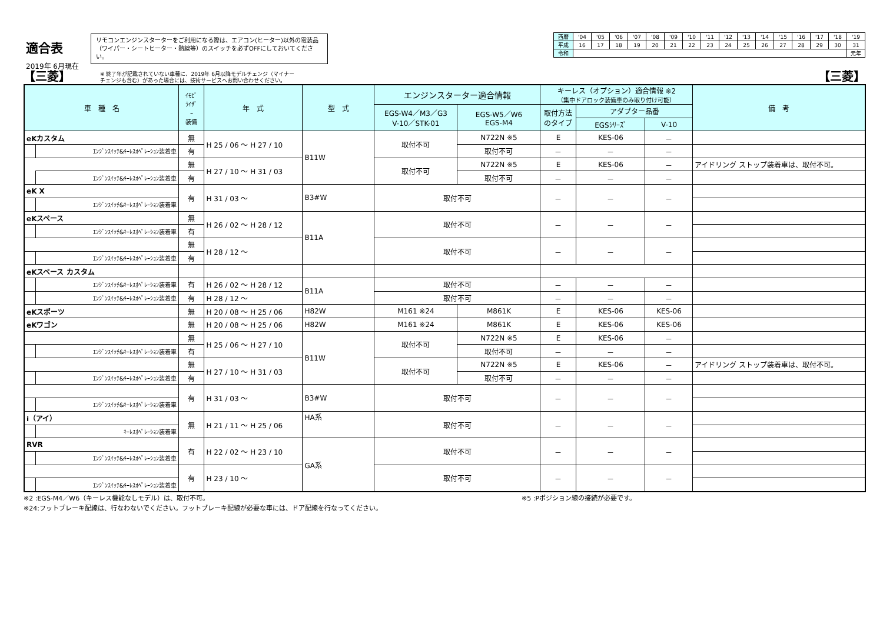適合表
2019年 6月現在
リモコンエンジンスターターをご利用になる際は、エアコン(ヒーター)以外の電装品
（ワイパー・シートヒーター・熱線等）のスイッチを必ずOFFにしておいてください。
| 西暦 | '04 | '05 | '06 | '07 | '08 | '09 | '10 | '11 | '12 | '13 | '14 | '15 | '16 | '17 | '18 | '19 |
| 平成 | 16 | 17 | 18 | 19 | 20 | 21 | 22 | 23 | 24 | 25 | 26 | 27 | 28 | 29 | 30 | 31 |
| 令和 | | | | | | | | | | | | | | | | 元年 |
【三菱】 ※ 終了年が記載されていない車種に、2019年 6月以降モデルチェンジ（マイナー
チェンジも含む）があった場合には、技術サービスへお問い合わせください。 【三菱】
| 車 種 名 | | ｲﾓﾋﾞ ﾗｲｻﾞ ｰ 装備 | 年 式 | 型 式 | エンジンスターター適合情報 | | キーレス（オプション）適合情報 ※2 （集中ドアロック装備車のみ取り付け可能） | | | 備 考 |
| --- | --- | --- | --- | --- | --- | --- | --- | --- | --- | --- |
| | | | | | EGS-W4／M3／G3 V-10／STK-01 | EGS-W5／W6 EGS-M4 | 取付方法 のタイプ | アダプター品番 | | |
| | | | | | | | | EGSｼﾘｰｽﾞ | V-10 | |
| eKカスタム | | 無 | H 25 / 06 〜 H 27 / 10 | B11W | 取付不可 | N722N ※5 | E | KES-06 | － | |
| | ｴﾝｼﾞﾝｽｲｯﾁ&ｷｰﾚｽｵﾍﾟﾚｰｼｮﾝ装着車 | 有 | | | | 取付不可 | － | － | － | |
| | | 無 | H 27 / 10 〜 H 31 / 03 | | 取付不可 | N722N ※5 | E | KES-06 | － | アイドリング ストップ装着車は、取付不可。 |
| | ｴﾝｼﾞﾝｽｲｯﾁ&ｷｰﾚｽｵﾍﾟﾚｰｼｮﾝ装着車 | 有 | | | | 取付不可 | － | － | － | |
| eK X | | 有 | H 31 / 03 〜 | B3#W | 取付不可 | | － | － | － | |
| | ｴﾝｼﾞﾝｽｲｯﾁ&ｷｰﾚｽｵﾍﾟﾚｰｼｮﾝ装着車 | | | | | | | | | |
| eKスペース | | 無 | H 26 / 02 〜 H 28 / 12 | B11A | 取付不可 | | － | － | － | |
| | ｴﾝｼﾞﾝｽｲｯﾁ&ｷｰﾚｽｵﾍﾟﾚｰｼｮﾝ装着車 | 有 | | | | | | | | |
| | | 無 | H 28 / 12 〜 | | 取付不可 | | － | － | － | |
| | ｴﾝｼﾞﾝｽｲｯﾁ&ｷｰﾚｽｵﾍﾟﾚｰｼｮﾝ装着車 | 有 | | | | | | | | |
| eKスペース カスタム | | | | | | | | | | |
| | ｴﾝｼﾞﾝｽｲｯﾁ&ｷｰﾚｽｵﾍﾟﾚｰｼｮﾝ装着車 | 有 | H 26 / 02 〜 H 28 / 12 | B11A | 取付不可 | | － | － | － | |
| | ｴﾝｼﾞﾝｽｲｯﾁ&ｷｰﾚｽｵﾍﾟﾚｰｼｮﾝ装着車 | 有 | H 28 / 12 〜 | | 取付不可 | | － | － | － | |
| eKスポーツ | | 無 | H 20 / 08 〜 H 25 / 06 | H82W | M161 ※24 | M861K | E | KES-06 | KES-06 | |
| eKワゴン | | 無 | H 20 / 08 〜 H 25 / 06 | H82W | M161 ※24 | M861K | E | KES-06 | KES-06 | |
| | | 無 | H 25 / 06 〜 H 27 / 10 | B11W | 取付不可 | N722N ※5 | E | KES-06 | － | |
| | ｴﾝｼﾞﾝｽｲｯﾁ&ｷｰﾚｽｵﾍﾟﾚｰｼｮﾝ装着車 | 有 | | | | 取付不可 | － | － | － | |
| | | 無 | H 27 / 10 〜 H 31 / 03 | | 取付不可 | N722N ※5 | E | KES-06 | － | アイドリング ストップ装着車は、取付不可。 |
| | ｴﾝｼﾞﾝｽｲｯﾁ&ｷｰﾚｽｵﾍﾟﾚｰｼｮﾝ装着車 | 有 | | | | 取付不可 | － | － | － | |
| | | 有 | H 31 / 03 〜 | B3#W | 取付不可 | | － | － | － | |
| | ｴﾝｼﾞﾝｽｲｯﾁ&ｷｰﾚｽｵﾍﾟﾚｰｼｮﾝ装着車 | | | | | | | | | |
| i（アイ） | | 無 | H 21 / 11 〜 H 25 / 06 | HA系 | 取付不可 | | － | － | － | |
| | ｷｰﾚｽｵﾍﾟﾚｰｼｮﾝ装着車 | | | | | | | | | |
| RVR | | 有 | H 22 / 02 〜 H 23 / 10 | GA系 | 取付不可 | | － | － | － | |
| | ｴﾝｼﾞﾝｽｲｯﾁ&ｷｰﾚｽｵﾍﾟﾚｰｼｮﾝ装着車 | | | | | | | | | |
| | | 有 | H 23 / 10 〜 | | 取付不可 | | － | － | － | |
| | ｴﾝｼﾞﾝｽｲｯﾁ&ｷｰﾚｽｵﾍﾟﾚｰｼｮﾝ装着車 | | | | | | | | | |
※2 :EGS-M4／W6（キーレス機能なしモデル）は、取付不可。
※24:フットブレーキ配線は、行なわないでください。フットブレーキ配線が必要な車には、ドア配線を行なってください。
※5 :Pポジション線の接続が必要です。